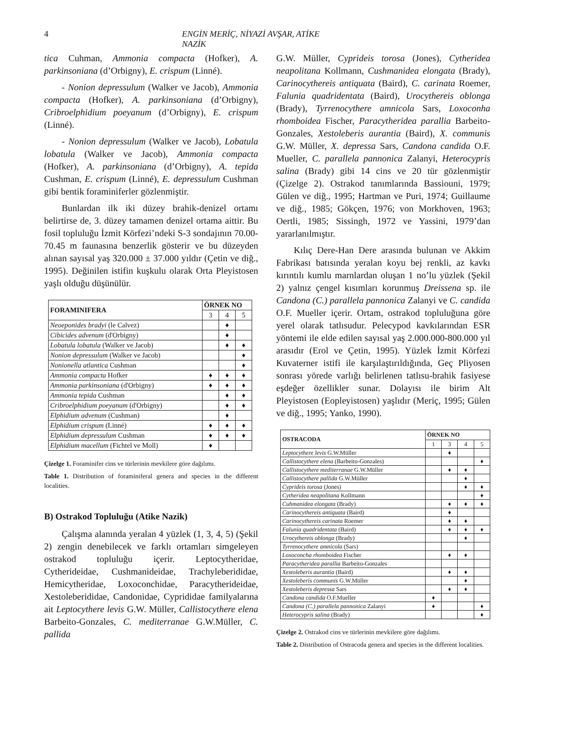4 ENGİN MERİÇ, NİYAZİ AVŞAR, ATİKE NAZİK
tica Cuhman, Ammonia compacta (Hofker), A. parkinsoniana (d’Orbigny), E. crispum (Linné).
- Nonion depressulum (Walker ve Jacob), Ammonia compacta (Hofker), A. parkinsoniana (d’Orbigny), Cribroelphidium poeyanum (d’Orbigny), E. crispum (Linné).
- Nonion depressulum (Walker ve Jacob), Lobatula lobatula (Walker ve Jacob), Ammonia compacta (Hofker), A. parkinsoniana (d’Orbigny), A. tepida Cushman, E. crispum (Linné), E. depressulum Cushman gibi bentik foraminiferler gözlenmiştir.
Bunlardan ilk iki düzey brahik-denizel ortamı belirtirse de, 3. düzey tamamen denizel ortama aittir. Bu fosil topluluğu İzmit Körfezi’ndeki S-3 sondajının 70.00-70.45 m faunasına benzerlik gösterir ve bu düzeyden alınan sayısal yaş 320.000 ± 37.000 yıldır (Çetin ve diğ., 1995). Değinilen istifin kuşkulu olarak Orta Pleyistosen yaşlı olduğu düşünülür.
| FORAMINIFERA | ÖRNEK NO | | |
| --- | --- | --- | --- |
| | 3 | 4 | 5 |
| Neoeponides bradyi (le Calvez) | | ♦ | |
| Cibicides advenum (d'Orbigny) | | ♦ | |
| Lobatula lobatula (Walker ve Jacob) | | ♦ | ♦ |
| Nonion depressulum (Walker ve Jacob) | | | ♦ |
| Nonionella atlantica Cushman | | | ♦ |
| Ammonia compacta Hofker | ♦ | ♦ | ♦ |
| Ammonia parkinsoniana (d'Orbigny) | ♦ | ♦ | ♦ |
| Ammonia tepida Cushman | | ♦ | ♦ |
| Cribroelphidium poeyanum (d'Orbigny) | | ♦ | ♦ |
| Elphidium advenum (Cushman) | | ♦ | |
| Elphidium crispum (Linné) | ♦ | ♦ | ♦ |
| Elphidium depressulum Cushman | ♦ | ♦ | ♦ |
| Elphidium macellum (Fichtel ve Moll) | ♦ | | |
Çizelge 1. Foraminifer cins ve türlerinin mevkilere göre dağılımı.
Table 1. Distribution of foraminiferal genera and species in the different localities.
B) Ostrakod Topluluğu (Atike Nazik)
Çalışma alanında yeralan 4 yüzlek (1, 3, 4, 5) (Şekil 2) zengin denebilecek ve farklı ortamları simgeleyen ostrakod topluluğu içerir. Leptocytheridae, Cytherideidae, Cushmanideidae, Trachyleberididae, Hemicytheridae, Loxoconchidae, Paracytherideidae, Xestoleberididae, Candonidae, Cyprididae familyalarına ait Leptocythere levis G.W. Müller, Callistocythere elena Barbeito-Gonzales, C. mediterranae G.W.Müller, C. pallida
G.W. Müller, Cyprideis torosa (Jones), Cytheridea neapolitana Kollmann, Cushmanidea elongata (Brady), Carinocythereis antiquata (Baird), C. carinata Roemer, Falunia quadridentata (Baird), Urocythereis oblonga (Brady), Tyrrenocythere amnicola Sars, Loxoconha rhomboidea Fischer, Paracytheridea parallia Barbeito-Gonzales, Xestoleberis aurantia (Baird), X. communis G.W. Müller, X. depressa Sars, Candona candida O.F. Mueller, C. parallela pannonica Zalanyi, Heterocypris salina (Brady) gibi 14 cins ve 20 tür gözlenmiştir (Çizelge 2). Ostrakod tanımlarında Bassiouni, 1979; Gülen ve diğ., 1995; Hartman ve Puri, 1974; Guillaume ve diğ., 1985; Gökçen, 1976; von Morkhoven, 1963; Oertli, 1985; Sissingh, 1972 ve Yassini, 1979’dan yararlanılmıştır.
Kılıç Dere-Han Dere arasında bulunan ve Akkim Fabrikası batısında yeralan koyu bej renkli, az kavkı kırıntılı kumlu marnlardan oluşan 1 no’lu yüzlek (Şekil 2) yalnız çengel kısımları korunmuş Dreissena sp. ile Candona (C.) parallela pannonica Zalanyi ve C. candida O.F. Mueller içerir. Ortam, ostrakod topluluğuna göre yerel olarak tatlısudur. Pelecypod kavkılarından ESR yöntemi ile elde edilen sayısal yaş 2.000.000-800.000 yıl arasıdır (Erol ve Çetin, 1995). Yüzlek İzmit Körfezi Kuvaterner istifi ile karşılaştırıldığında, Geç Pliyosen sonrası yörede varlığı belirlenen tatlısu-brahik fasiyese eşdeğer özellikler sunar. Dolayısı ile birim Alt Pleyistosen (Eopleyistosen) yaşlıdır (Meriç, 1995; Gülen ve diğ., 1995; Yanko, 1990).
| OSTRACODA | ÖRNEK NO | | | |
| --- | --- | --- | --- | --- |
| | 1 | 3 | 4 | 5 |
| Leptocythere levis G.W.Müller | | ♦ | | |
| Callistocythere elena (Barbeito-Gonzales) | | | | ♦ |
| Callistocythere mediterranae G.W.Müller | | ♦ | ♦ | |
| Callistocythere pallida G.W.Müller | | | ♦ | |
| Cyprideis torosa (Jones) | | | ♦ | ♦ |
| Cytheridea neapolitana Kollmann | | | | ♦ |
| Cuhmanidea elongata (Brady) | | ♦ | ♦ | ♦ |
| Carinocythereis antiquata (Baird) | | ♦ | | |
| Carinocythereis carinata Roemer | | ♦ | ♦ | |
| Falunia quadridentata (Baird) | | ♦ | ♦ | ♦ |
| Urocythereis oblonga (Brady) | | | ♦ | |
| Tyrrenocythere amnicola (Sars) | | | | |
| Loxoconcha rhomboidea Fischer | | ♦ | ♦ | |
| Paracytheridea parallia Barbeito-Gonzales | | | | |
| Xestoleberis aurantia (Baird) | | ♦ | ♦ | |
| Xestoleberis communis G.W.Müller | | | ♦ | |
| Xestoleberis depressa Sars | | ♦ | ♦ | |
| Candona candida O.F.Mueller | ♦ | | | |
| Candona (C.) parallela pannonica Zalanyi | ♦ | | | ♦ |
| Heterocypris salina (Brady) | | | | ♦ |
Çizelge 2. Ostrakod cins ve türlerinin mevkilere göre dağılımı.
Table 2. Distribution of Ostracoda genera and species in the different localities.